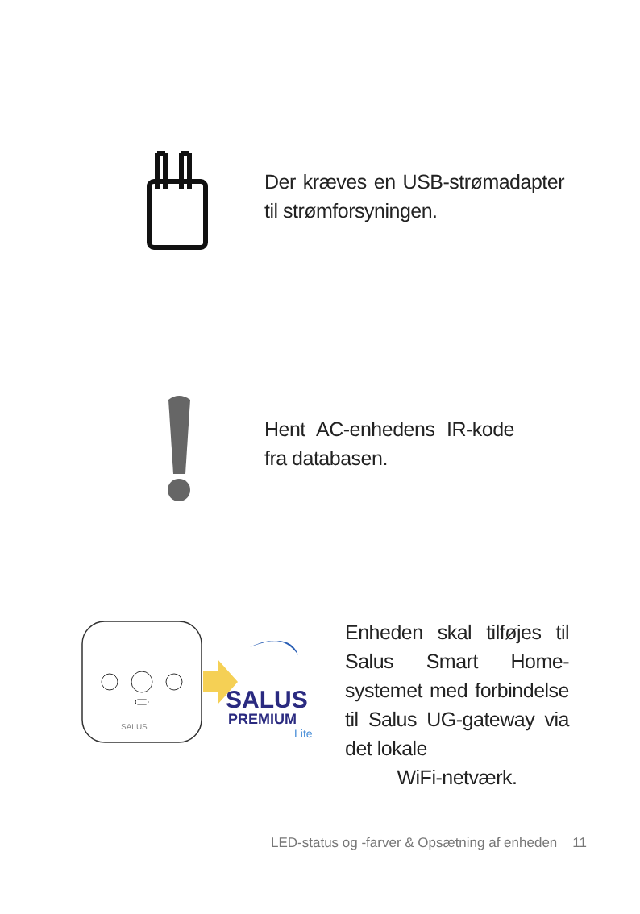Der kræves en USB-strømadapter til strømforsyningen.
Hent AC-enhedens IR-kode fra databasen.
SALUS
SALUS
PREMIUM
Lite
Enheden skal tilføjes til Salus Smart Home-systemet med forbindelse til Salus UG-gateway via det lokale
WiFi-netværk.
LED-status og -farver & Opsætning af enheden 11